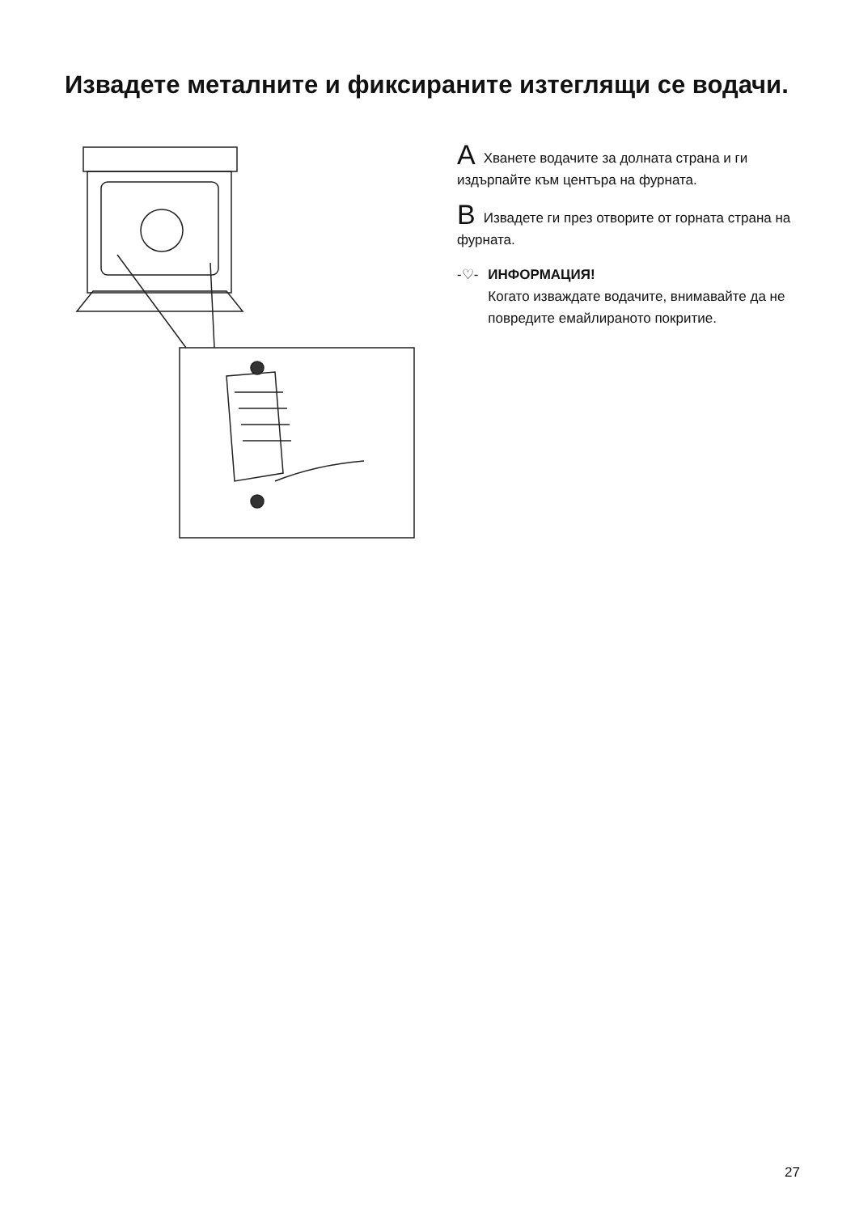Извадете металните и фиксираните изтеглящи се водачи.
A Хванете водачите за долната страна и ги издърпайте към центъра на фурната.
B Извадете ги през отворите от горната страна на фурната.
-♡- ИНФОРМАЦИЯ!
Когато изваждате водачите, внимавайте да не повредите емайлираното покритие.
27